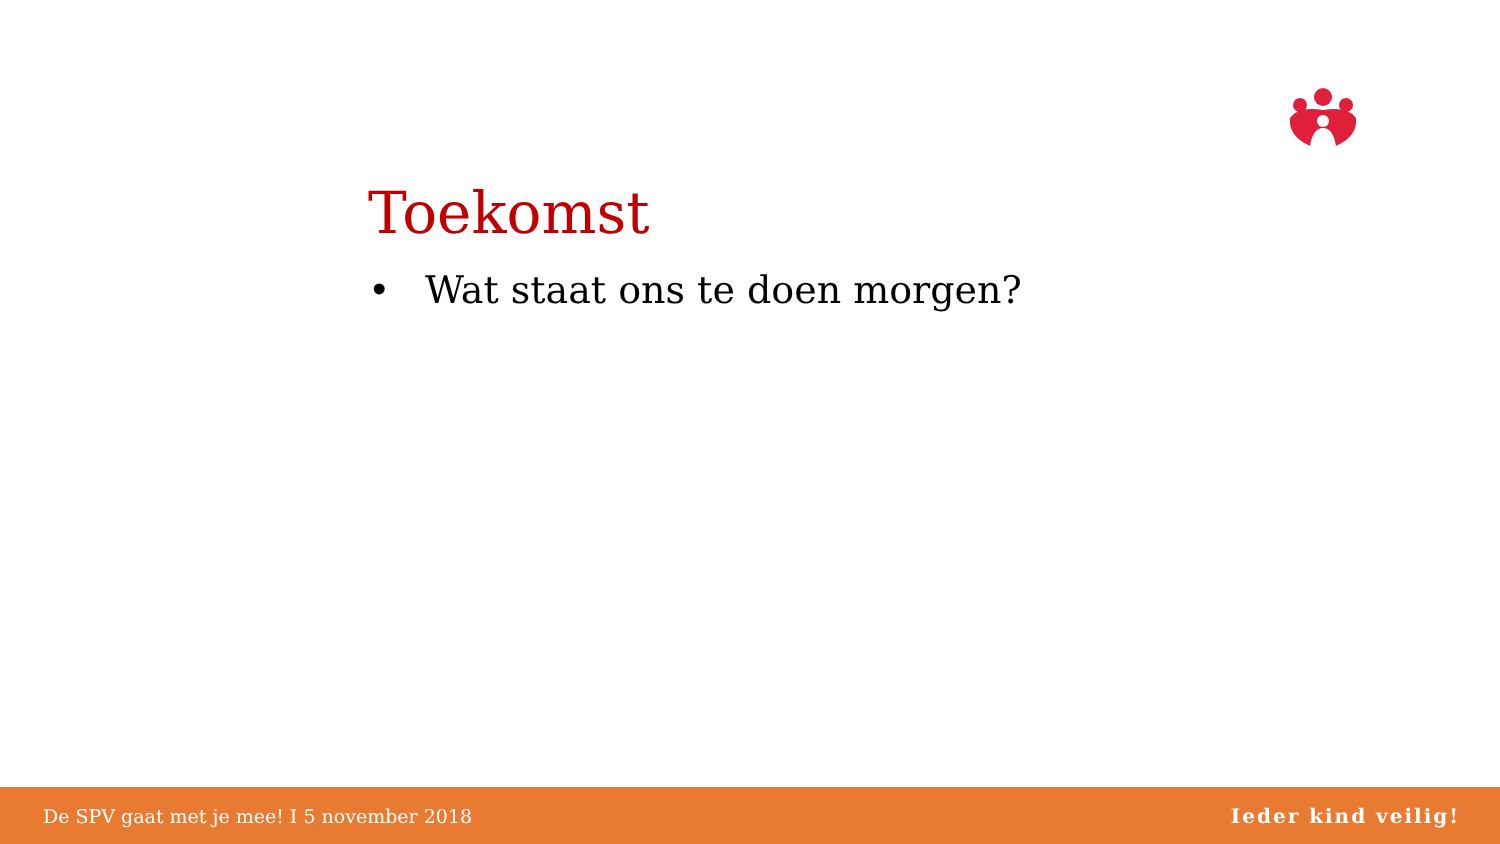Toekomst
• Wat staat ons te doen morgen?
De SPV gaat met je mee! I 5 november 2018 Ieder kind veilig!